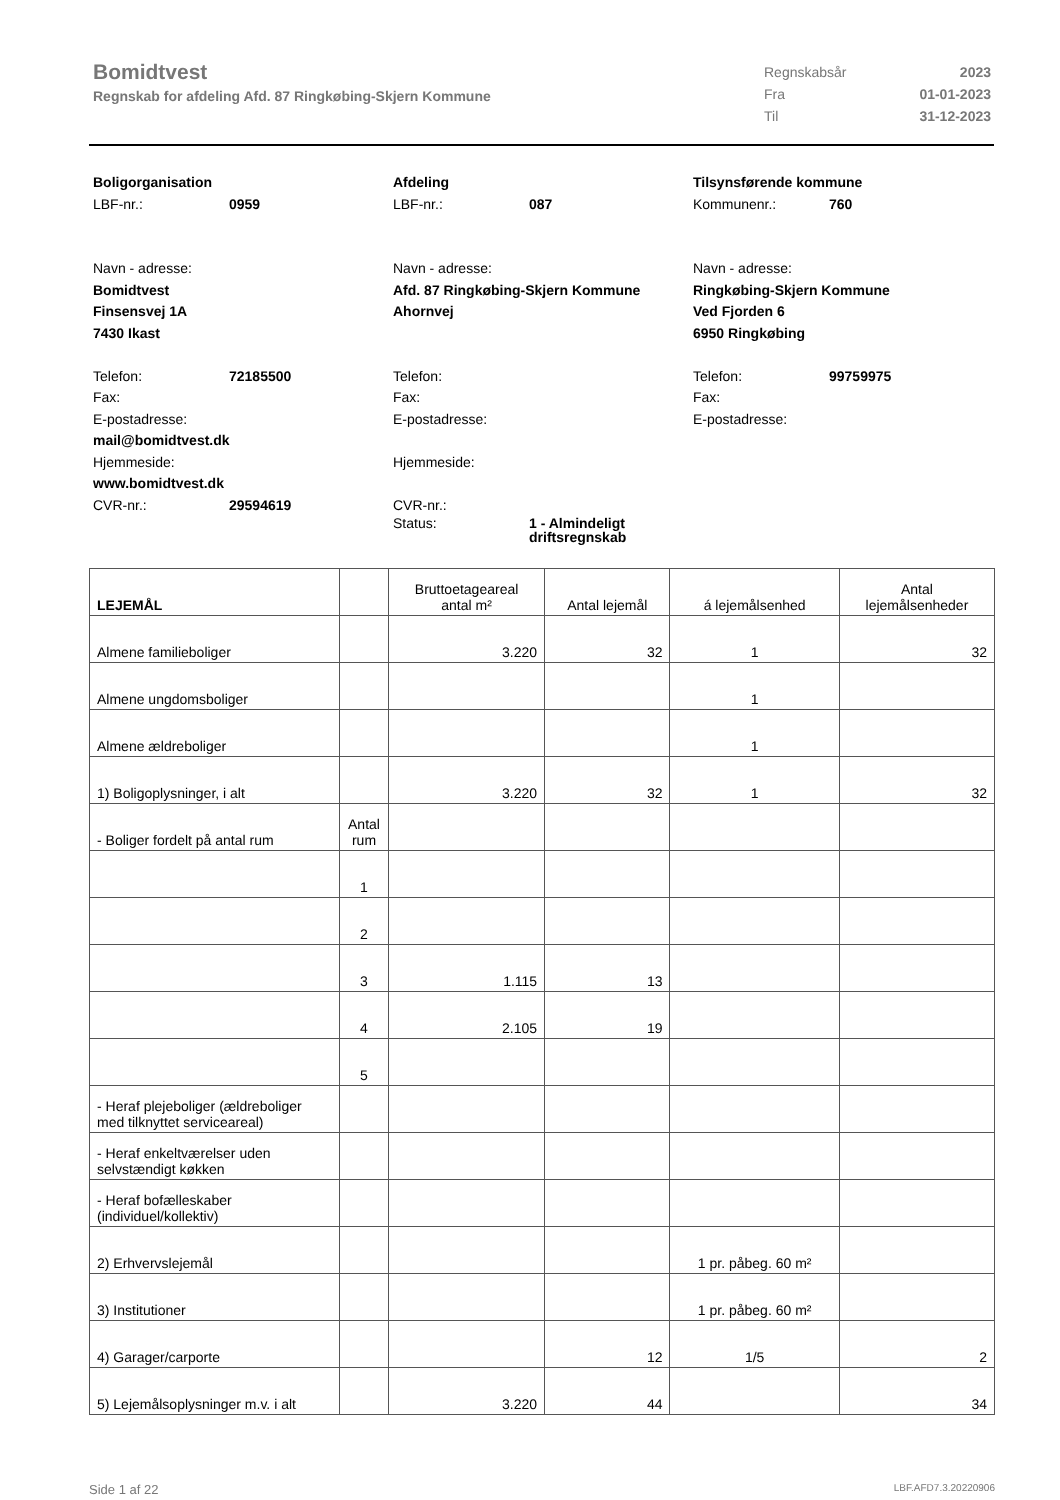Bomidtvest
Regnskab for afdeling Afd. 87 Ringkøbing-Skjern Kommune
| Regnskabsår | 2023 |
| Fra | 01-01-2023 |
| Til | 31-12-2023 |
Boligorganisation
LBF-nr.: 0959
Navn - adresse:
Bomidtvest
Finsensvej 1A
7430 Ikast
Telefon: 72185500
Fax:
E-postadresse:
mail@bomidtvest.dk
Hjemmeside:
www.bomidtvest.dk
CVR-nr.: 29594619
Afdeling
LBF-nr.: 087
Navn - adresse:
Afd. 87 Ringkøbing-Skjern Kommune
Ahornvej
Telefon:
Fax:
E-postadresse:
Hjemmeside:
CVR-nr.:
Status: 1 - Almindeligt
driftsregnskab
Tilsynsførende kommune
Kommunenr.: 760
Navn - adresse:
Ringkøbing-Skjern Kommune
Ved Fjorden 6
6950 Ringkøbing
Telefon: 99759975
Fax:
E-postadresse:
| LEJEMÅL | | Bruttoetageareal antal m² | Antal lejemål | á lejemålsenhed | Antal lejemålsenheder |
| --- | --- | --- | --- | --- | --- |
| Almene familieboliger | | 3.220 | 32 | 1 | 32 |
| Almene ungdomsboliger | | | | 1 | |
| Almene ældreboliger | | | | 1 | |
| 1) Boligoplysninger, i alt | | 3.220 | 32 | 1 | 32 |
| - Boliger fordelt på antal rum | Antal rum | | | | |
| | 1 | | | | |
| | 2 | | | | |
| | 3 | 1.115 | 13 | | |
| | 4 | 2.105 | 19 | | |
| | 5 | | | | |
| - Heraf plejeboliger (ældreboliger med tilknyttet serviceareal) | | | | | |
| - Heraf enkeltværelser uden selvstændigt køkken | | | | | |
| - Heraf bofælleskaber (individuel/kollektiv) | | | | | |
| 2) Erhvervslejemål | | | | 1 pr. påbeg. 60 m² | |
| 3) Institutioner | | | | 1 pr. påbeg. 60 m² | |
| 4) Garager/carporte | | | 12 | 1/5 | 2 |
| 5) Lejemålsoplysninger m.v. i alt | | 3.220 | 44 | | 34 |
Side 1 af 22 LBF.AFD7.3.20220906